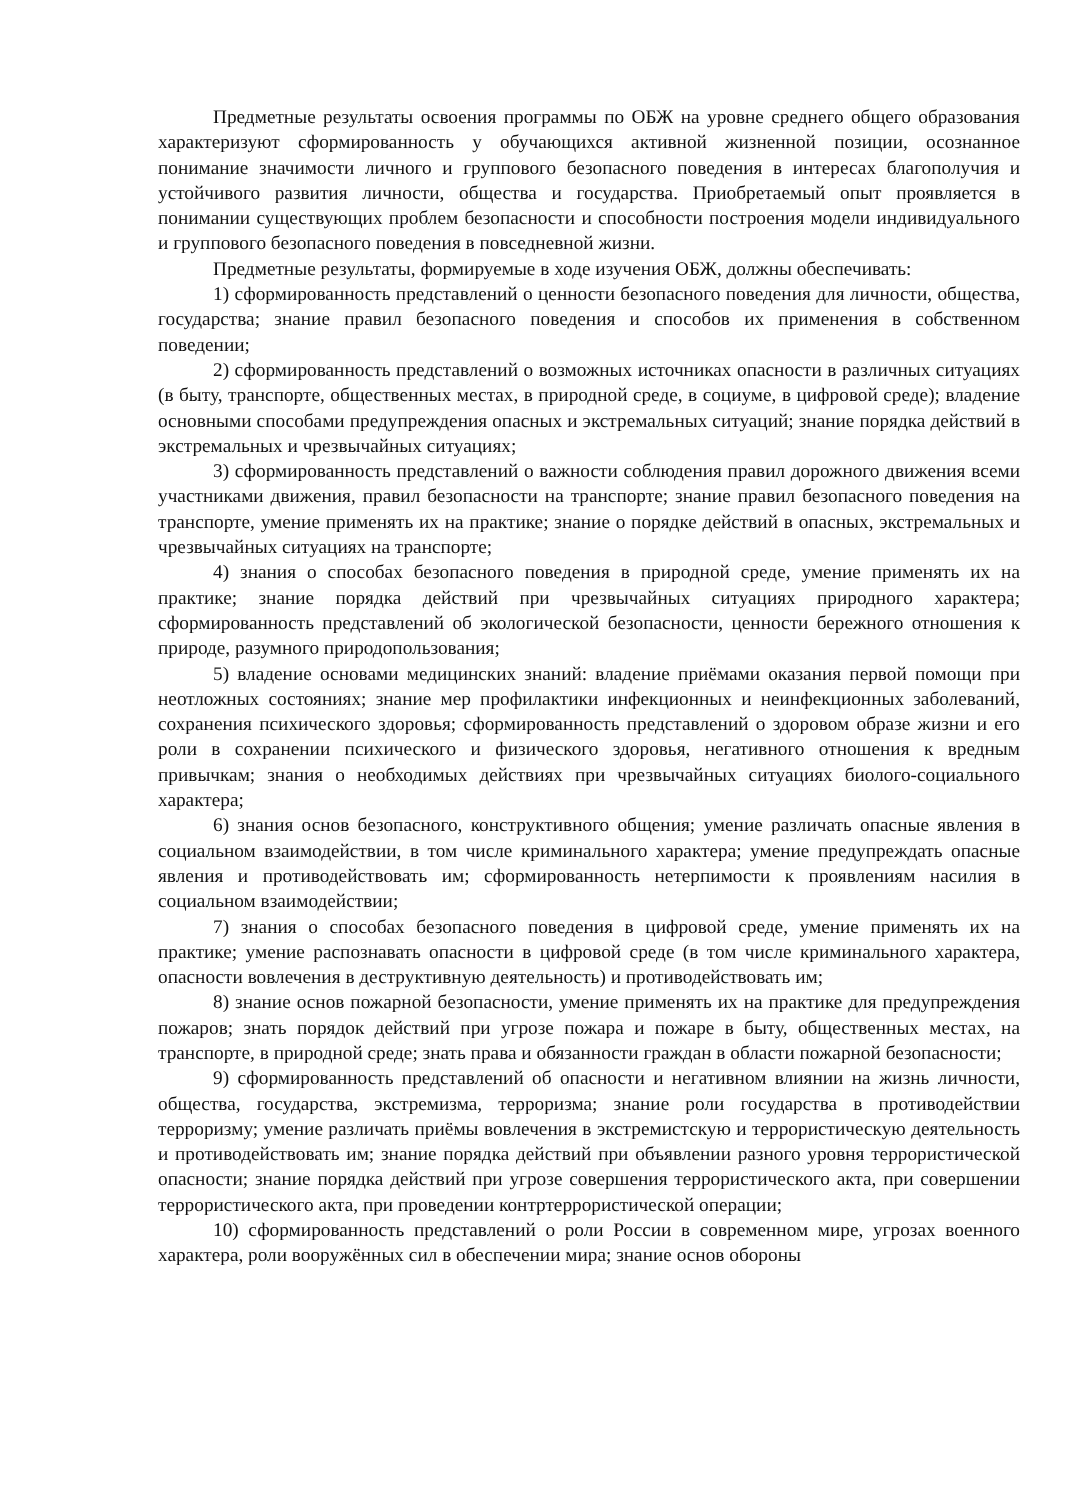Предметные результаты освоения программы по ОБЖ на уровне среднего общего образования характеризуют сформированность у обучающихся активной жизненной позиции, осознанное понимание значимости личного и группового безопасного поведения в интересах благополучия и устойчивого развития личности, общества и государства. Приобретаемый опыт проявляется в понимании существующих проблем безопасности и способности построения модели индивидуального и группового безопасного поведения в повседневной жизни.
Предметные результаты, формируемые в ходе изучения ОБЖ, должны обеспечивать:
1) сформированность представлений о ценности безопасного поведения для личности, общества, государства; знание правил безопасного поведения и способов их применения в собственном поведении;
2) сформированность представлений о возможных источниках опасности в различных ситуациях (в быту, транспорте, общественных местах, в природной среде, в социуме, в цифровой среде); владение основными способами предупреждения опасных и экстремальных ситуаций; знание порядка действий в экстремальных и чрезвычайных ситуациях;
3) сформированность представлений о важности соблюдения правил дорожного движения всеми участниками движения, правил безопасности на транспорте; знание правил безопасного поведения на транспорте, умение применять их на практике; знание о порядке действий в опасных, экстремальных и чрезвычайных ситуациях на транспорте;
4) знания о способах безопасного поведения в природной среде, умение применять их на практике; знание порядка действий при чрезвычайных ситуациях природного характера; сформированность представлений об экологической безопасности, ценности бережного отношения к природе, разумного природопользования;
5) владение основами медицинских знаний: владение приёмами оказания первой помощи при неотложных состояниях; знание мер профилактики инфекционных и неинфекционных заболеваний, сохранения психического здоровья; сформированность представлений о здоровом образе жизни и его роли в сохранении психического и физического здоровья, негативного отношения к вредным привычкам; знания о необходимых действиях при чрезвычайных ситуациях биолого-социального характера;
6) знания основ безопасного, конструктивного общения; умение различать опасные явления в социальном взаимодействии, в том числе криминального характера; умение предупреждать опасные явления и противодействовать им; сформированность нетерпимости к проявлениям насилия в социальном взаимодействии;
7) знания о способах безопасного поведения в цифровой среде, умение применять их на практике; умение распознавать опасности в цифровой среде (в том числе криминального характера, опасности вовлечения в деструктивную деятельность) и противодействовать им;
8) знание основ пожарной безопасности, умение применять их на практике для предупреждения пожаров; знать порядок действий при угрозе пожара и пожаре в быту, общественных местах, на транспорте, в природной среде; знать права и обязанности граждан в области пожарной безопасности;
9) сформированность представлений об опасности и негативном влиянии на жизнь личности, общества, государства, экстремизма, терроризма; знание роли государства в противодействии терроризму; умение различать приёмы вовлечения в экстремистскую и террористическую деятельность и противодействовать им; знание порядка действий при объявлении разного уровня террористической опасности; знание порядка действий при угрозе совершения террористического акта, при совершении террористического акта, при проведении контртеррористической операции;
10) сформированность представлений о роли России в современном мире, угрозах военного характера, роли вооружённых сил в обеспечении мира; знание основ обороны